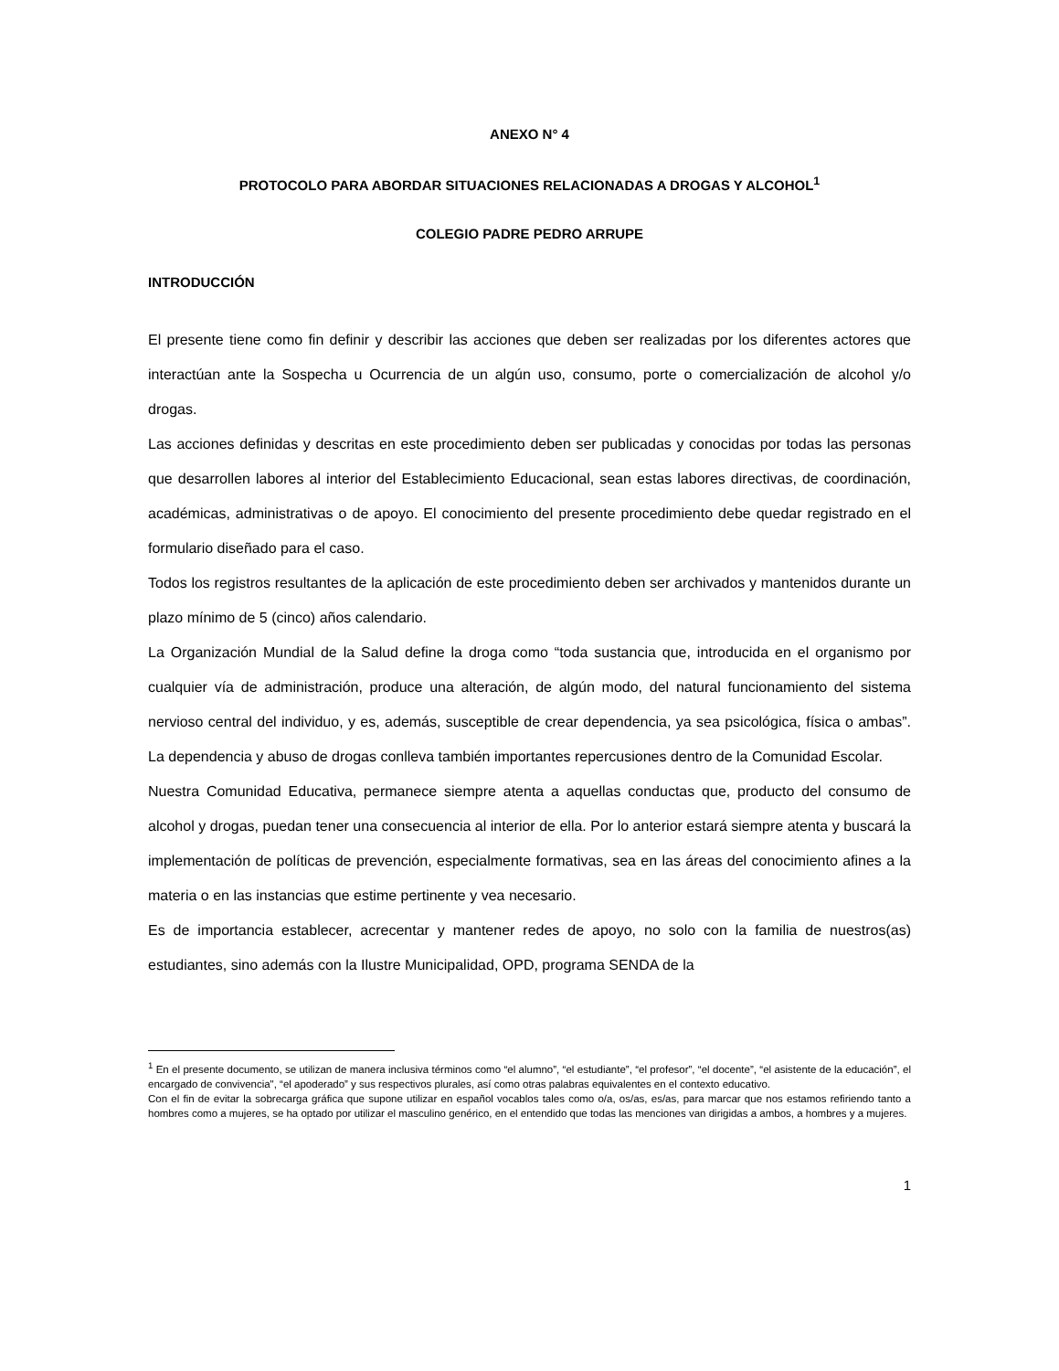ANEXO N° 4
PROTOCOLO PARA ABORDAR SITUACIONES RELACIONADAS A DROGAS Y ALCOHOL<sup>1</sup>
COLEGIO PADRE PEDRO ARRUPE
INTRODUCCIÓN
El presente tiene como fin definir y describir las acciones que deben ser realizadas por los diferentes actores que interactúan ante la Sospecha u Ocurrencia de un algún uso, consumo, porte o comercialización de alcohol y/o drogas.
Las acciones definidas y descritas en este procedimiento deben ser publicadas y conocidas por todas las personas que desarrollen labores al interior del Establecimiento Educacional, sean estas labores directivas, de coordinación, académicas, administrativas o de apoyo. El conocimiento del presente procedimiento debe quedar registrado en el formulario diseñado para el caso.
Todos los registros resultantes de la aplicación de este procedimiento deben ser archivados y mantenidos durante un plazo mínimo de 5 (cinco) años calendario.
La Organización Mundial de la Salud define la droga como “toda sustancia que, introducida en el organismo por cualquier vía de administración, produce una alteración, de algún modo, del natural funcionamiento del sistema nervioso central del individuo, y es, además, susceptible de crear dependencia, ya sea psicológica, física o ambas”. La dependencia y abuso de drogas conlleva también importantes repercusiones dentro de la Comunidad Escolar.
Nuestra Comunidad Educativa, permanece siempre atenta a aquellas conductas que, producto del consumo de alcohol y drogas, puedan tener una consecuencia al interior de ella. Por lo anterior estará siempre atenta y buscará la implementación de políticas de prevención, especialmente formativas, sea en las áreas del conocimiento afines a la materia o en las instancias que estime pertinente y vea necesario.
Es de importancia establecer, acrecentar y mantener redes de apoyo, no solo con la familia de nuestros(as) estudiantes, sino además con la Ilustre Municipalidad, OPD, programa SENDA de la
<sup>1</sup> En el presente documento, se utilizan de manera inclusiva términos como “el alumno”, “el estudiante”, “el profesor”, “el docente”, “el asistente de la educación”, el encargado de convivencia", “el apoderado” y sus respectivos plurales, así como otras palabras equivalentes en el contexto educativo.
Con el fin de evitar la sobrecarga gráfica que supone utilizar en español vocablos tales como o/a, os/as, es/as, para marcar que nos estamos refiriendo tanto a hombres como a mujeres, se ha optado por utilizar el masculino genérico, en el entendido que todas las menciones van dirigidas a ambos, a hombres y a mujeres.
1